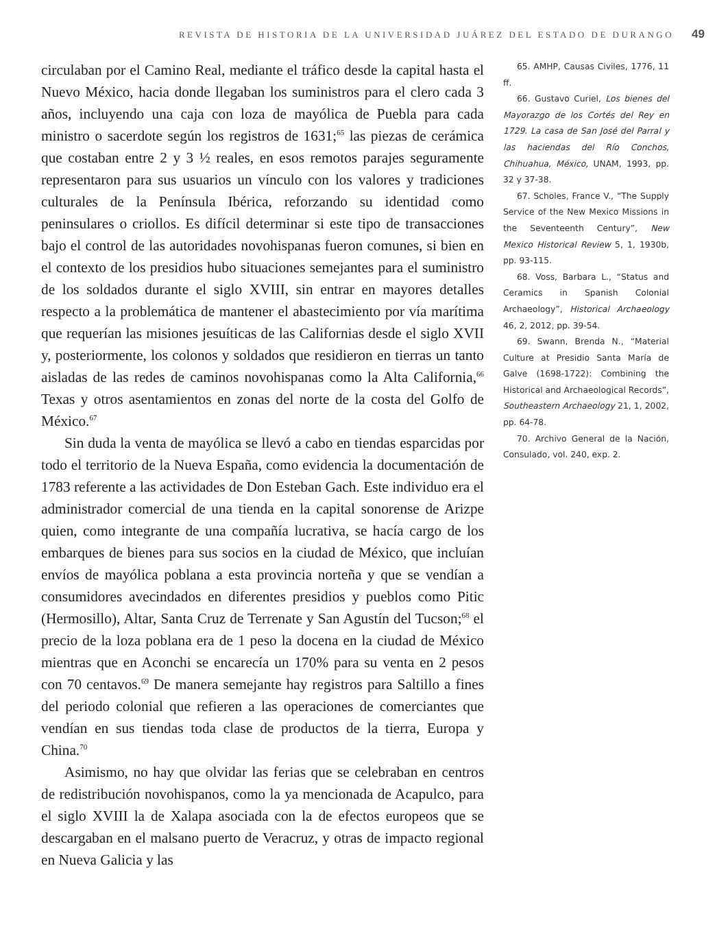REVISTA DE HISTORIA DE LA UNIVERSIDAD JUÁREZ DEL ESTADO DE DURANGO 49
circulaban por el Camino Real, mediante el tráfico desde la capital hasta el Nuevo México, hacia donde llegaban los suministros para el clero cada 3 años, incluyendo una caja con loza de mayólica de Puebla para cada ministro o sacerdote según los registros de 1631;<sup>65</sup> las piezas de cerámica que costaban entre 2 y 3 ½ reales, en esos remotos parajes seguramente representaron para sus usuarios un vínculo con los valores y tradiciones culturales de la Península Ibérica, reforzando su identidad como peninsulares o criollos. Es difícil determinar si este tipo de transacciones bajo el control de las autoridades novohispanas fueron comunes, si bien en el contexto de los presidios hubo situaciones semejantes para el suministro de los soldados durante el siglo XVIII, sin entrar en mayores detalles respecto a la problemática de mantener el abastecimiento por vía marítima que requerían las misiones jesuíticas de las Californias desde el siglo XVII y, posteriormente, los colonos y soldados que residieron en tierras un tanto aisladas de las redes de caminos novohispanas como la Alta California,<sup>66</sup> Texas y otros asentamientos en zonas del norte de la costa del Golfo de México.<sup>67</sup>
Sin duda la venta de mayólica se llevó a cabo en tiendas esparcidas por todo el territorio de la Nueva España, como evidencia la documentación de 1783 referente a las actividades de Don Esteban Gach. Este individuo era el administrador comercial de una tienda en la capital sonorense de Arizpe quien, como integrante de una compañía lucrativa, se hacía cargo de los embarques de bienes para sus socios en la ciudad de México, que incluían envíos de mayólica poblana a esta provincia norteña y que se vendían a consumidores avecindados en diferentes presidios y pueblos como Pitic (Hermosillo), Altar, Santa Cruz de Terrenate y San Agustín del Tucson;<sup>68</sup> el precio de la loza poblana era de 1 peso la docena en la ciudad de México mientras que en Aconchi se encarecía un 170% para su venta en 2 pesos con 70 centavos.<sup>69</sup> De manera semejante hay registros para Saltillo a fines del periodo colonial que refieren a las operaciones de comerciantes que vendían en sus tiendas toda clase de productos de la tierra, Europa y China.<sup>70</sup>
Asimismo, no hay que olvidar las ferias que se celebraban en centros de redistribución novohispanos, como la ya mencionada de Acapulco, para el siglo XVIII la de Xalapa asociada con la de efectos europeos que se descargaban en el malsano puerto de Veracruz, y otras de impacto regional en Nueva Galicia y las
65. AMHP, Causas Civiles, 1776, 11 ff.
66. Gustavo Curiel, Los bienes del Mayorazgo de los Cortés del Rey en 1729. La casa de San José del Parral y las haciendas del Río Conchos, Chihuahua, México, UNAM, 1993, pp. 32 y 37-38.
67. Scholes, France V., “The Supply Service of the New Mexico Missions in the Seventeenth Century”, New Mexico Historical Review 5, 1, 1930b, pp. 93-115.
68. Voss, Barbara L., “Status and Ceramics in Spanish Colonial Archaeology”, Historical Archaeology 46, 2, 2012, pp. 39-54.
69. Swann, Brenda N., “Material Culture at Presidio Santa María de Galve (1698-1722): Combining the Historical and Archaeological Records”, Southeastern Archaeology 21, 1, 2002, pp. 64-78.
70. Archivo General de la Nación, Consulado, vol. 240, exp. 2.